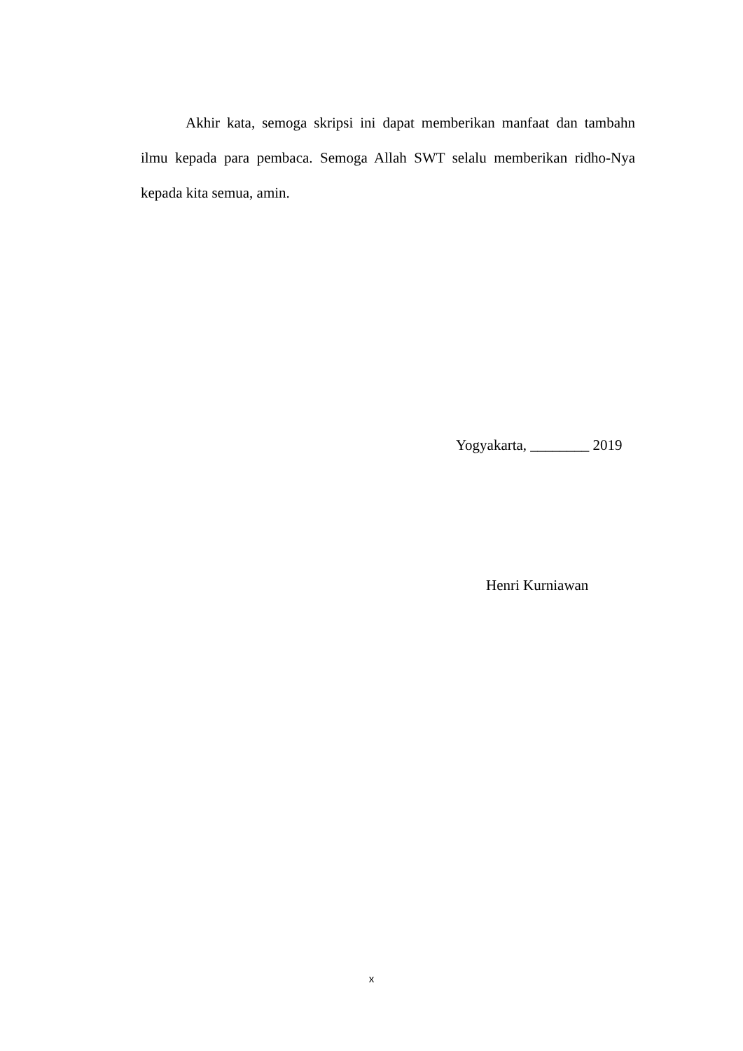Akhir kata, semoga skripsi ini dapat memberikan manfaat dan tambahn ilmu kepada para pembaca. Semoga Allah SWT selalu memberikan ridho-Nya kepada kita semua, amin.
Yogyakarta, ________ 2019
Henri Kurniawan
x